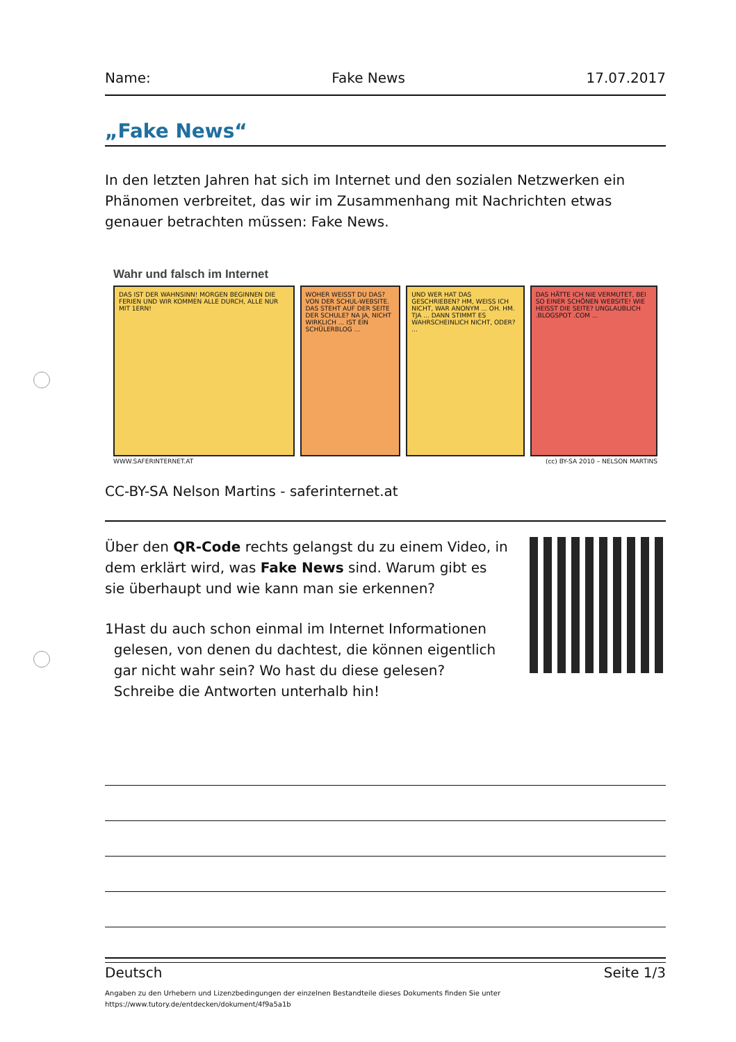Name: Fake News 17.07.2017
„Fake News“
In den letzten Jahren hat sich im Internet und den sozialen Netzwerken ein Phänomen verbreitet, das wir im Zusammenhang mit Nachrichten etwas genauer betrachten müssen: Fake News.
Wahr und falsch im Internet
DAS IST DER WAHNSINN! MORGEN BEGINNEN DIE FERIEN UND WIR KOMMEN ALLE DURCH, ALLE NUR MIT 1ERN!
WOHER WEISST DU DAS? VON DER SCHUL-WEBSITE. DAS STEHT AUF DER SEITE DER SCHULE? NA JA, NICHT WIRKLICH ... IST EIN SCHÜLERBLOG ...
UND WER HAT DAS GESCHRIEBEN? HM, WEISS ICH NICHT, WAR ANONYM ... OH. HM. TJA ... DANN STIMMT ES WAHRSCHEINLICH NICHT, ODER? ...
DAS HÄTTE ICH NIE VERMUTET, BEI SO EINER SCHÖNEN WEBSITE! WIE HEISST DIE SEITE? UNGLAUBLICH .BLOGSPOT .COM ...
WWW.SAFERINTERNET.AT (cc) BY-SA 2010 – NELSON MARTINS
CC-BY-SA Nelson Martins - saferinternet.at
Über den QR-Code rechts gelangst du zu einem Video, in dem erklärt wird, was Fake News sind. Warum gibt es sie überhaupt und wie kann man sie erkennen?
1 Hast du auch schon einmal im Internet Informationen gelesen, von denen du dachtest, die können eigentlich gar nicht wahr sein? Wo hast du diese gelesen? Schreibe die Antworten unterhalb hin!
Deutsch Seite 1/3
Angaben zu den Urhebern und Lizenzbedingungen der einzelnen Bestandteile dieses Dokuments finden Sie unter
https://www.tutory.de/entdecken/dokument/4f9a5a1b